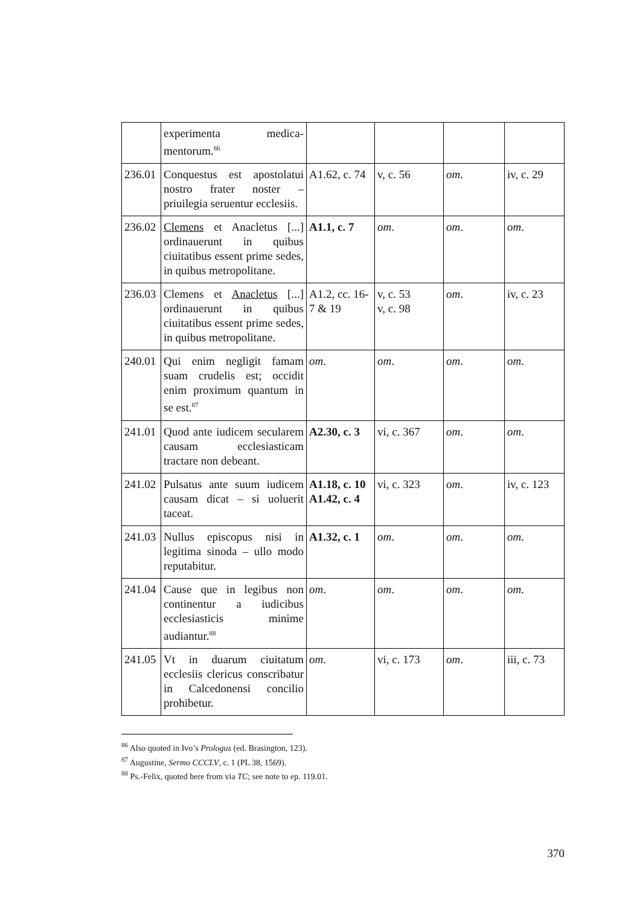| | experimenta medica-mentorum.<sup>86</sup> | | | | |
| 236.01 | Conquestus est apostolatui nostro frater noster – priuilegia seruentur ecclesiis. | A1.62, c. 74 | v, c. 56 | om . | iv, c. 29 |
| 236.02 | Clemens et Anacletus [...] ordinauerunt in quibus ciuitatibus essent prime sedes, in quibus metropolitane. | A1.1, c. 7 | om . | om . | om . |
| 236.03 | Clemens et Anacletus [...] ordinauerunt in quibus ciuitatibus essent prime sedes, in quibus metropolitane. | A1.2, cc. 16-7 & 19 | v, c. 53 v, c. 98 | om . | iv, c. 23 |
| 240.01 | Qui enim negligit famam suam crudelis est; occidit enim proximum quantum in se est.<sup>87</sup> | om . | om . | om . | om . |
| 241.01 | Quod ante iudicem secularem causam ecclesiasticam tractare non debeant. | A2.30, c. 3 | vi, c. 367 | om . | om . |
| 241.02 | Pulsatus ante suum iudicem causam dicat – si uoluerit taceat. | A1.18, c. 10 A1.42, c. 4 | vi, c. 323 | om . | iv, c. 123 |
| 241.03 | Nullus episcopus nisi in legitima sinoda – ullo modo reputabitur. | A1.32, c. 1 | om . | om . | om . |
| 241.04 | Cause que in legibus non continentur a iudicibus ecclesiasticis minime audiantur.<sup>88</sup> | om . | om . | om . | om . |
| 241.05 | Vt in duarum ciuitatum ecclesiis clericus conscribatur in Calcedonensi concilio prohibetur. | om . | vi, c. 173 | om . | iii, c. 73 |
<sup>86</sup> Also quoted in Ivo’s Prologus (ed. Brasington, 123).
<sup>87</sup> Augustine, Sermo CCCLV, c. 1 (PL 38, 1569).
<sup>88</sup> Ps.-Felix, quoted here from via TC; see note to ep. 119.01.
370